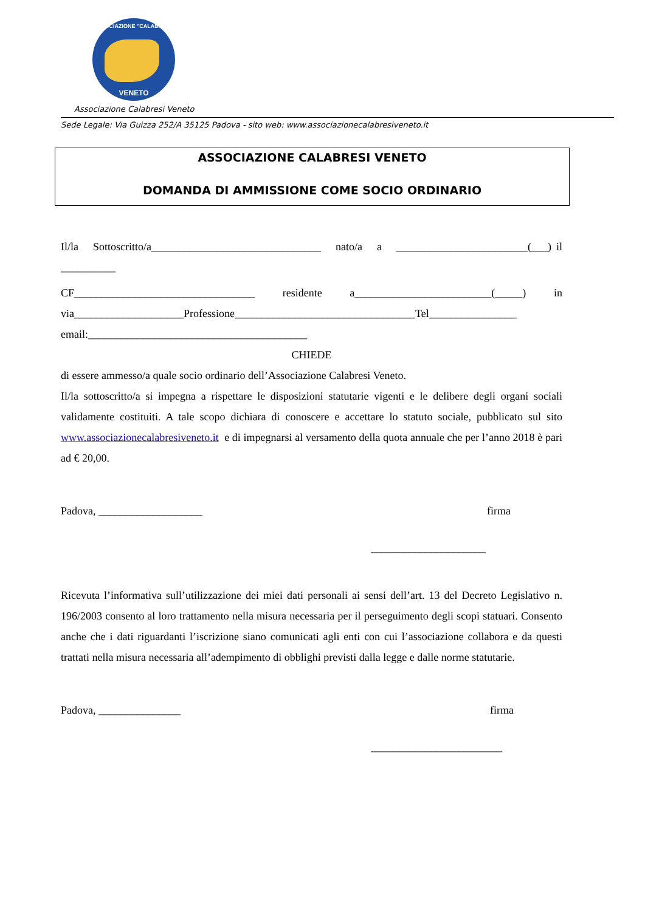ASSOCIAZIONE "CALABRESI"
VENETO
Associazione Calabresi Veneto
Sede Legale: Via Guizza 252/A 35125 Padova - sito web: www.associazionecalabresiveneto.it
ASSOCIAZIONE CALABRESI VENETO
DOMANDA DI AMMISSIONE COME SOCIO ORDINARIO
Il/la Sottoscritto/a_______________________________ nato/a a ________________________(___) il __________
CF_________________________________ residente a_________________________(_____) in via____________________Professione_________________________________Tel________________ email:________________________________________
CHIEDE
di essere ammesso/a quale socio ordinario dell’Associazione Calabresi Veneto.
Il/la sottoscritto/a si impegna a rispettare le disposizioni statutarie vigenti e le delibere degli organi sociali validamente costituiti. A tale scopo dichiara di conoscere e accettare lo statuto sociale, pubblicato sul sito www.associazionecalabresiveneto.it e di impegnarsi al versamento della quota annuale che per l’anno 2018 è pari ad € 20,00.
Padova, ___________________ firma
_____________________
Ricevuta l’informativa sull’utilizzazione dei miei dati personali ai sensi dell’art. 13 del Decreto Legislativo n. 196/2003 consento al loro trattamento nella misura necessaria per il perseguimento degli scopi statuari. Consento anche che i dati riguardanti l’iscrizione siano comunicati agli enti con cui l’associazione collabora e da questi trattati nella misura necessaria all’adempimento di obblighi previsti dalla legge e dalle norme statutarie.
Padova, _______________ firma
________________________